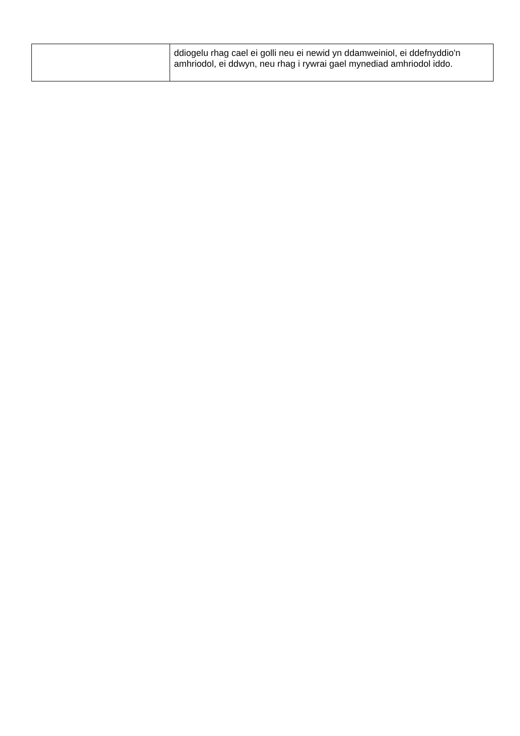| | ddiogelu rhag cael ei golli neu ei newid yn ddamweiniol, ei ddefnyddio'n amhriodol, ei ddwyn, neu rhag i rywrai gael mynediad amhriodol iddo. |